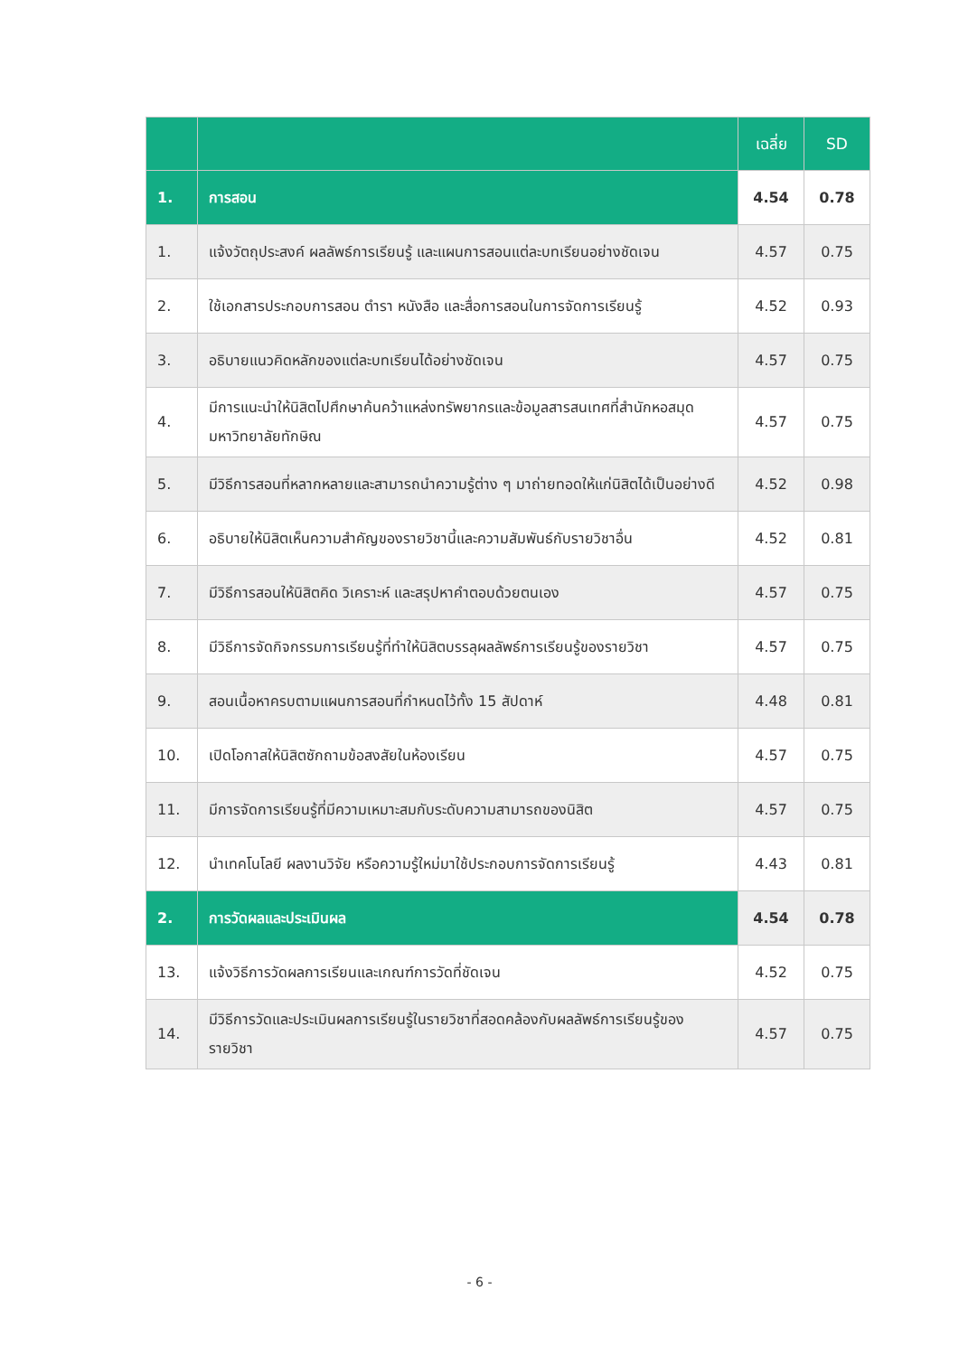| | | เฉลี่ย | SD |
| --- | --- | --- | --- |
| 1. | การสอน | 4.54 | 0.78 |
| 1. | แจ้งวัตถุประสงค์ ผลลัพธ์การเรียนรู้ และแผนการสอนแต่ละบทเรียนอย่างชัดเจน | 4.57 | 0.75 |
| 2. | ใช้เอกสารประกอบการสอน ตำรา หนังสือ และสื่อการสอนในการจัดการเรียนรู้ | 4.52 | 0.93 |
| 3. | อธิบายแนวคิดหลักของแต่ละบทเรียนได้อย่างชัดเจน | 4.57 | 0.75 |
| 4. | มีการแนะนำให้นิสิตไปศึกษาค้นคว้าแหล่งทรัพยากรและข้อมูลสารสนเทศที่สำนักหอสมุด มหาวิทยาลัยทักษิณ | 4.57 | 0.75 |
| 5. | มีวิธีการสอนที่หลากหลายและสามารถนำความรู้ต่าง ๆ มาถ่ายทอดให้แก่นิสิตได้เป็นอย่างดี | 4.52 | 0.98 |
| 6. | อธิบายให้นิสิตเห็นความสำคัญของรายวิชานี้และความสัมพันธ์กับรายวิชาอื่น | 4.52 | 0.81 |
| 7. | มีวิธีการสอนให้นิสิตคิด วิเคราะห์ และสรุปหาคำตอบด้วยตนเอง | 4.57 | 0.75 |
| 8. | มีวิธีการจัดกิจกรรมการเรียนรู้ที่ทำให้นิสิตบรรลุผลลัพธ์การเรียนรู้ของรายวิชา | 4.57 | 0.75 |
| 9. | สอนเนื้อหาครบตามแผนการสอนที่กำหนดไว้ทั้ง 15 สัปดาห์ | 4.48 | 0.81 |
| 10. | เปิดโอกาสให้นิสิตซักถามข้อสงสัยในห้องเรียน | 4.57 | 0.75 |
| 11. | มีการจัดการเรียนรู้ที่มีความเหมาะสมกับระดับความสามารถของนิสิต | 4.57 | 0.75 |
| 12. | นำเทคโนโลยี ผลงานวิจัย หรือความรู้ใหม่มาใช้ประกอบการจัดการเรียนรู้ | 4.43 | 0.81 |
| 2. | การวัดผลและประเมินผล | 4.54 | 0.78 |
| 13. | แจ้งวิธีการวัดผลการเรียนและเกณฑ์การวัดที่ชัดเจน | 4.52 | 0.75 |
| 14. | มีวิธีการวัดและประเมินผลการเรียนรู้ในรายวิชาที่สอดคล้องกับผลลัพธ์การเรียนรู้ของรายวิชา | 4.57 | 0.75 |
- 6 -